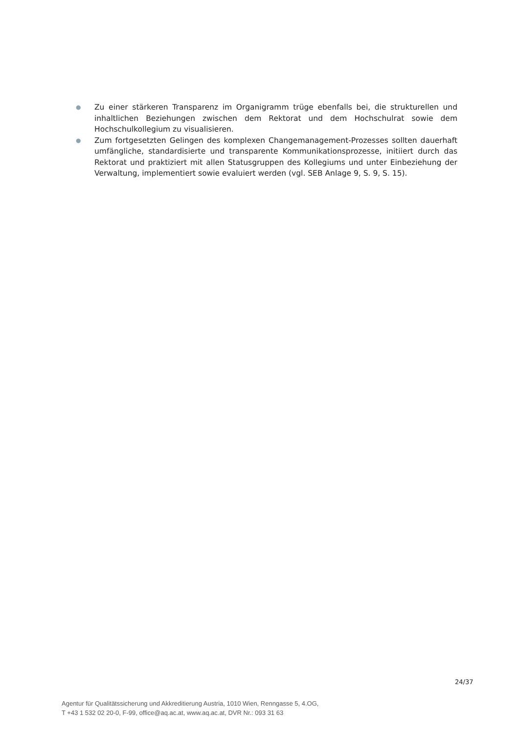● Zu einer stärkeren Transparenz im Organigramm trüge ebenfalls bei, die strukturellen und inhaltlichen Beziehungen zwischen dem Rektorat und dem Hochschulrat sowie dem Hochschulkollegium zu visualisieren.
● Zum fortgesetzten Gelingen des komplexen Changemanagement-Prozesses sollten dauerhaft umfängliche, standardisierte und transparente Kommunikationsprozesse, initiiert durch das Rektorat und praktiziert mit allen Statusgruppen des Kollegiums und unter Einbeziehung der Verwaltung, implementiert sowie evaluiert werden (vgl. SEB Anlage 9, S. 9, S. 15).
24/37
Agentur für Qualitätssicherung und Akkreditierung Austria, 1010 Wien, Renngasse 5, 4.OG,
T +43 1 532 02 20-0, F-99, office@aq.ac.at, www.aq.ac.at, DVR Nr.: 093 31 63